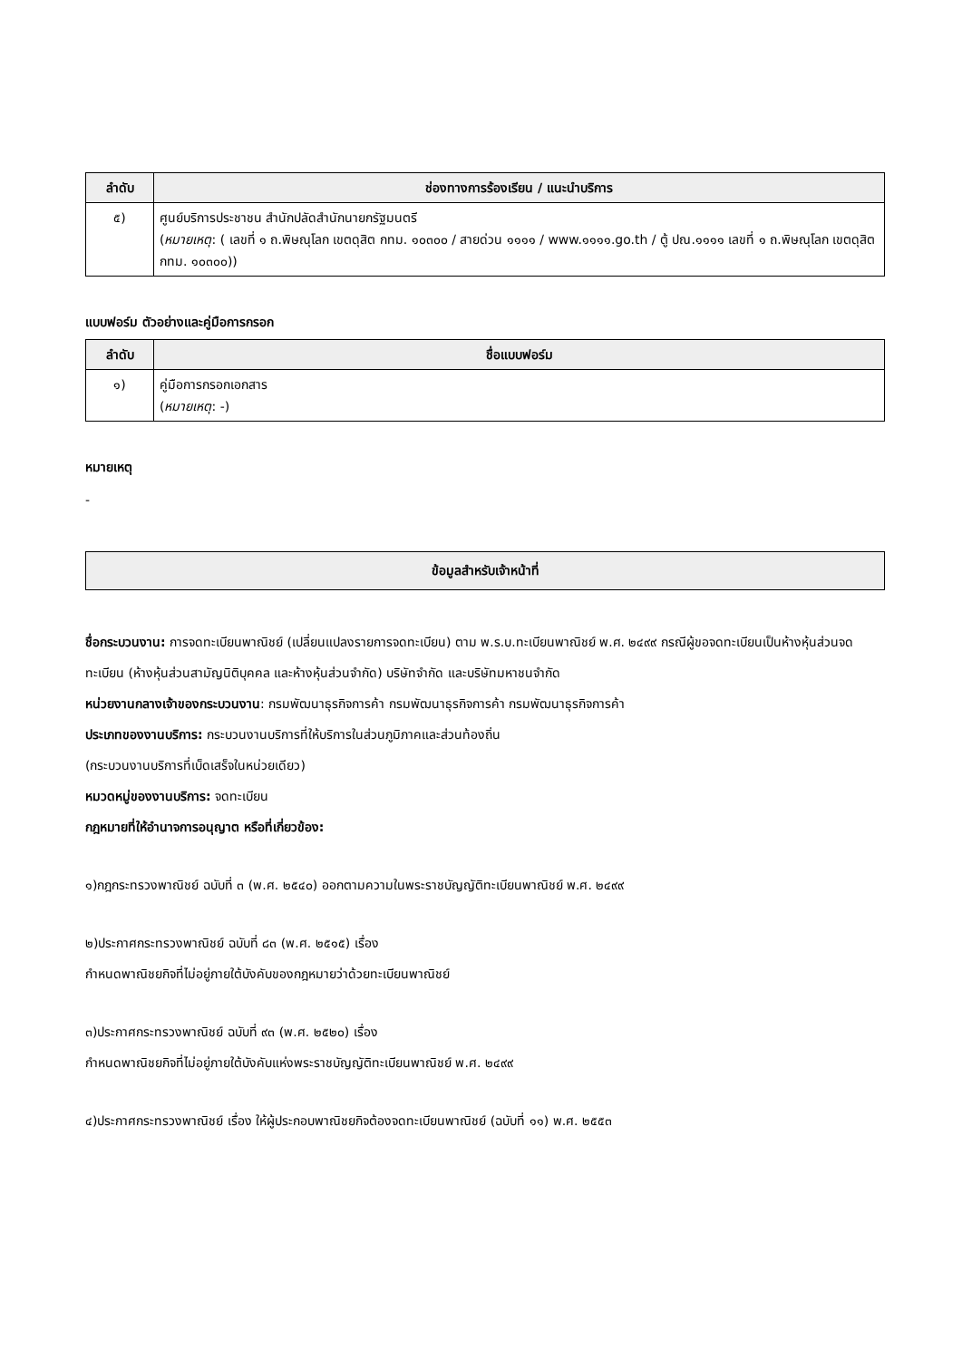| ลำดับ | ช่องทางการร้องเรียน / แนะนำบริการ |
| --- | --- |
| ๕) | ศูนย์บริการประชาชน สำนักปลัดสำนักนายกรัฐมนตรี ( หมายเหตุ : ( เลขที่ ๑ ถ.พิษณุโลก เขตดุสิต กทม. ๑๐๓๐๐ / สายด่วน ๑๑๑๑ / www.๑๑๑๑.go.th / ตู้ ปณ.๑๑๑๑ เลขที่ ๑ ถ.พิษณุโลก เขตดุสิต กทม. ๑๐๓๐๐)) |
แบบฟอร์ม ตัวอย่างและคู่มือการกรอก
| ลำดับ | ชื่อแบบฟอร์ม |
| --- | --- |
| ๑) | คู่มือการกรอกเอกสาร ( หมายเหตุ : -) |
หมายเหตุ
-
ข้อมูลสำหรับเจ้าหน้าที่
ชื่อกระบวนงาน: การจดทะเบียนพาณิชย์ (เปลี่ยนแปลงรายการจดทะเบียน) ตาม พ.ร.บ.ทะเบียนพาณิชย์ พ.ศ. ๒๔๙๙ กรณีผู้ขอจดทะเบียนเป็นห้างหุ้นส่วนจดทะเบียน (ห้างหุ้นส่วนสามัญนิติบุคคล และห้างหุ้นส่วนจำกัด) บริษัทจำกัด และบริษัทมหาชนจำกัด
หน่วยงานกลางเจ้าของกระบวนงาน: กรมพัฒนาธุรกิจการค้า กรมพัฒนาธุรกิจการค้า กรมพัฒนาธุรกิจการค้า
ประเภทของงานบริการ: กระบวนงานบริการที่ให้บริการในส่วนภูมิภาคและส่วนท้องถิ่น
(กระบวนงานบริการที่เบ็ดเสร็จในหน่วยเดียว)
หมวดหมู่ของงานบริการ: จดทะเบียน
กฎหมายที่ให้อำนาจการอนุญาต หรือที่เกี่ยวข้อง:
๑)กฎกระทรวงพาณิชย์ ฉบับที่ ๓ (พ.ศ. ๒๕๔๐) ออกตามความในพระราชบัญญัติทะเบียนพาณิชย์ พ.ศ. ๒๔๙๙
๒)ประกาศกระทรวงพาณิชย์ ฉบับที่ ๘๓ (พ.ศ. ๒๕๑๕) เรื่อง
กำหนดพาณิชยกิจที่ไม่อยู่ภายใต้บังคับของกฎหมายว่าด้วยทะเบียนพาณิชย์
๓)ประกาศกระทรวงพาณิชย์ ฉบับที่ ๙๓ (พ.ศ. ๒๕๒๐) เรื่อง
กำหนดพาณิชยกิจที่ไม่อยู่ภายใต้บังคับแห่งพระราชบัญญัติทะเบียนพาณิชย์ พ.ศ. ๒๔๙๙
๔)ประกาศกระทรวงพาณิชย์ เรื่อง ให้ผู้ประกอบพาณิชยกิจต้องจดทะเบียนพาณิชย์ (ฉบับที่ ๑๑) พ.ศ. ๒๕๕๓